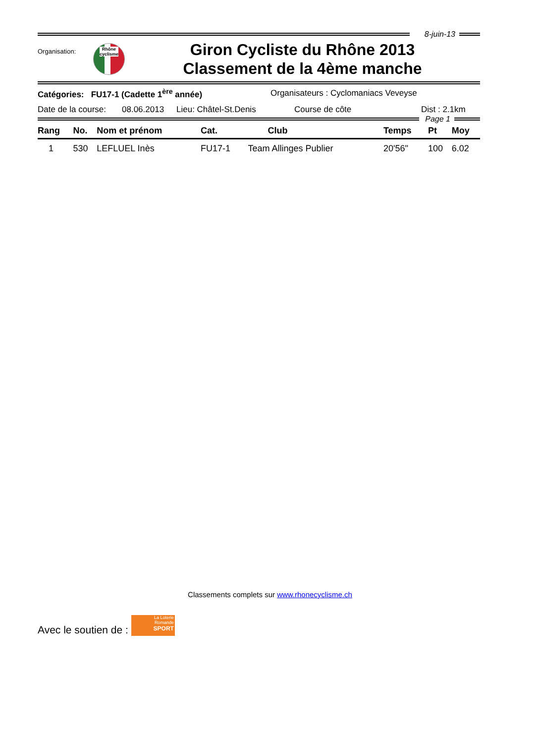8-juin-13
Organisation:
Rhône
cyclisme
Giron Cycliste du Rhône 2013
Classement de la 4ème manche
Catégories: FU17-1 (Cadette 1<sup>ère</sup> année) Organisateurs : Cyclomaniacs Veveyse
Date de la course: 08.06.2013 Lieu: Châtel-St.Denis Course de côte Dist : 2.1km
Page 1
| Rang | No. | Nom et prénom | Cat. | Club | Temps | Pt | Moy |
| --- | --- | --- | --- | --- | --- | --- | --- |
| 1 | 530 | LEFLUEL Inès | FU17-1 | Team Allinges Publier | 20'56'' | 100 | 6.02 |
Classements complets sur www.rhonecyclisme.ch
Avec le soutien de :
La Loterie
Romande
SPORT